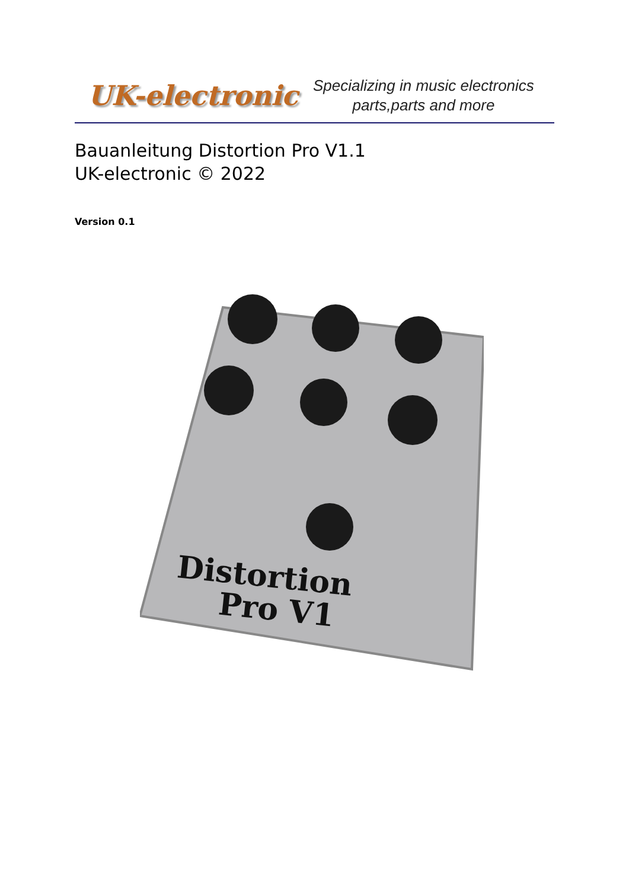UK-electronic
Specializing in music electronics
parts,parts and more
Bauanleitung Distortion Pro V1.1
UK-electronic © 2022
Version 0.1
Distortion
Pro V1